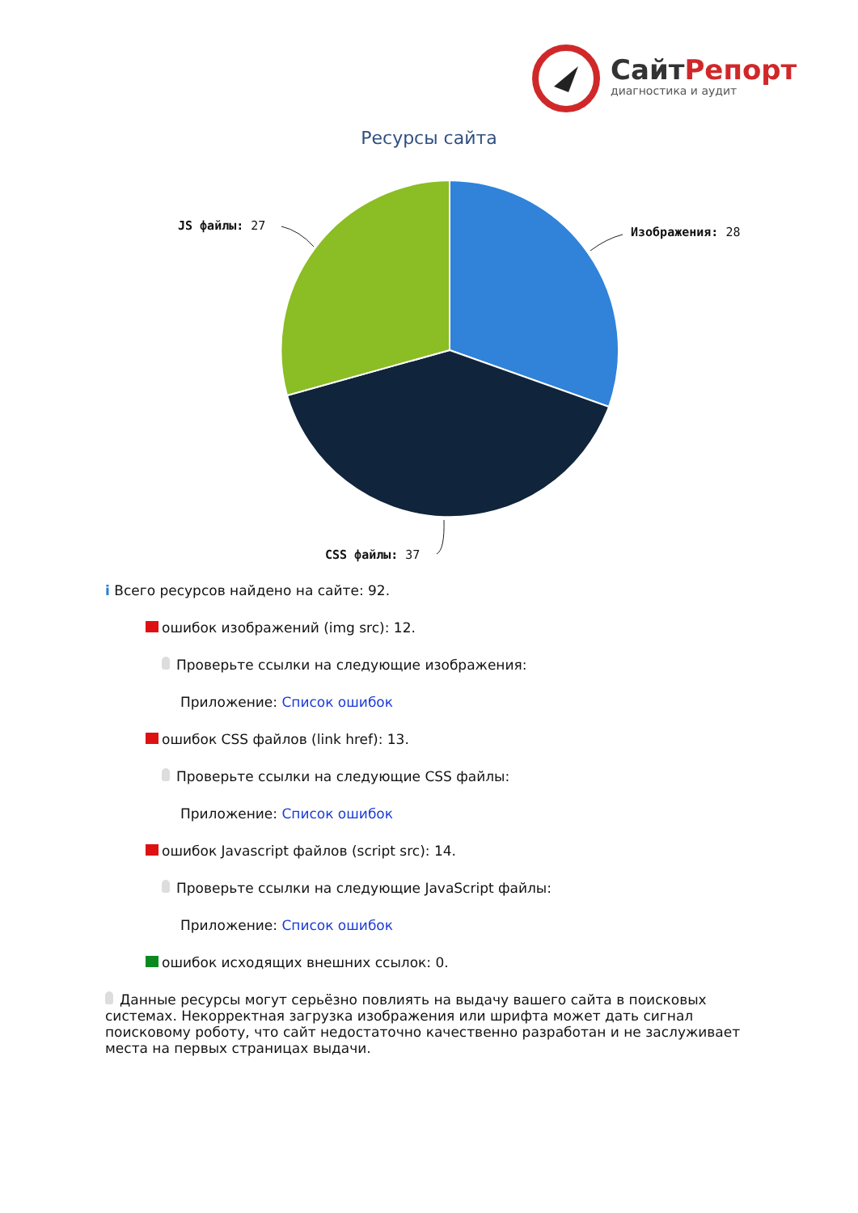СайтРепорт
диагностика и аудит
Ресурсы сайта
Изображения: 28
JS файлы: 27
CSS файлы: 37
i Всего ресурсов найдено на сайте: 92.
ошибок изображений (img src): 12.
Проверьте ссылки на следующие изображения:
Приложение: Список ошибок
ошибок CSS файлов (link href): 13.
Проверьте ссылки на следующие CSS файлы:
Приложение: Список ошибок
ошибок Javascript файлов (script src): 14.
Проверьте ссылки на следующие JavaScript файлы:
Приложение: Список ошибок
ошибок исходящих внешних ссылок: 0.
Данные ресурсы могут серьёзно повлиять на выдачу вашего сайта в поисковых системах. Некорректная загрузка изображения или шрифта может дать сигнал поисковому роботу, что сайт недостаточно качественно разработан и не заслуживает места на первых страницах выдачи.